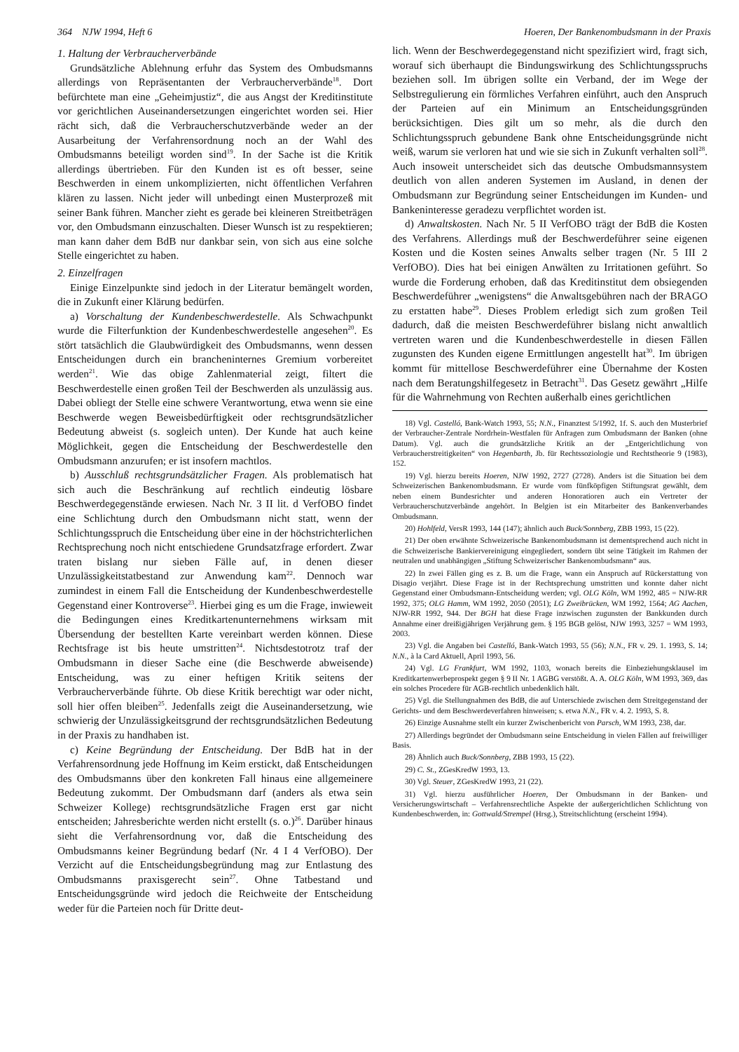364 NJW 1994, Heft 6 Hoeren, Der Bankenombudsmann in der Praxis
1. Haltung der Verbraucherverbände
Grundsätzliche Ablehnung erfuhr das System des Ombudsmanns allerdings von Repräsentanten der Verbraucherverbände<sup>18</sup>. Dort befürchtete man eine „Geheimjustiz“, die aus Angst der Kreditinstitute vor gerichtlichen Auseinandersetzungen eingerichtet worden sei. Hier rächt sich, daß die Verbraucherschutzverbände weder an der Ausarbeitung der Verfahrensordnung noch an der Wahl des Ombudsmanns beteiligt worden sind<sup>19</sup>. In der Sache ist die Kritik allerdings übertrieben. Für den Kunden ist es oft besser, seine Beschwerden in einem unkomplizierten, nicht öffentlichen Verfahren klären zu lassen. Nicht jeder will unbedingt einen Musterprozeß mit seiner Bank führen. Mancher zieht es gerade bei kleineren Streitbeträgen vor, den Ombudsmann einzuschalten. Dieser Wunsch ist zu respektieren; man kann daher dem BdB nur dankbar sein, von sich aus eine solche Stelle eingerichtet zu haben.
2. Einzelfragen
Einige Einzelpunkte sind jedoch in der Literatur bemängelt worden, die in Zukunft einer Klärung bedürfen.
a) Vorschaltung der Kundenbeschwerdestelle. Als Schwachpunkt wurde die Filterfunktion der Kundenbeschwerdestelle angesehen<sup>20</sup>. Es stört tatsächlich die Glaubwürdigkeit des Ombudsmanns, wenn dessen Entscheidungen durch ein brancheninternes Gremium vorbereitet werden<sup>21</sup>. Wie das obige Zahlenmaterial zeigt, filtert die Beschwerdestelle einen großen Teil der Beschwerden als unzulässig aus. Dabei obliegt der Stelle eine schwere Verantwortung, etwa wenn sie eine Beschwerde wegen Beweisbedürftigkeit oder rechtsgrundsätzlicher Bedeutung abweist (s. sogleich unten). Der Kunde hat auch keine Möglichkeit, gegen die Entscheidung der Beschwerdestelle den Ombudsmann anzurufen; er ist insofern machtlos.
b) Ausschluß rechtsgrundsätzlicher Fragen. Als problematisch hat sich auch die Beschränkung auf rechtlich eindeutig lösbare Beschwerdegegenstände erwiesen. Nach Nr. 3 II lit. d VerfOBO findet eine Schlichtung durch den Ombudsmann nicht statt, wenn der Schlichtungsspruch die Entscheidung über eine in der höchstrichterlichen Rechtsprechung noch nicht entschiedene Grundsatzfrage erfordert. Zwar traten bislang nur sieben Fälle auf, in denen dieser Unzulässigkeitstatbestand zur Anwendung kam<sup>22</sup>. Dennoch war zumindest in einem Fall die Entscheidung der Kundenbeschwerdestelle Gegenstand einer Kontroverse<sup>23</sup>. Hierbei ging es um die Frage, inwieweit die Bedingungen eines Kreditkartenunternehmens wirksam mit Übersendung der bestellten Karte vereinbart werden können. Diese Rechtsfrage ist bis heute umstritten<sup>24</sup>. Nichtsdestotrotz traf der Ombudsmann in dieser Sache eine (die Beschwerde abweisende) Entscheidung, was zu einer heftigen Kritik seitens der Verbraucherverbände führte. Ob diese Kritik berechtigt war oder nicht, soll hier offen bleiben<sup>25</sup>. Jedenfalls zeigt die Auseinandersetzung, wie schwierig der Unzulässigkeitsgrund der rechtsgrundsätzlichen Bedeutung in der Praxis zu handhaben ist.
c) Keine Begründung der Entscheidung. Der BdB hat in der Verfahrensordnung jede Hoffnung im Keim erstickt, daß Entscheidungen des Ombudsmanns über den konkreten Fall hinaus eine allgemeinere Bedeutung zukommt. Der Ombudsmann darf (anders als etwa sein Schweizer Kollege) rechtsgrundsätzliche Fragen erst gar nicht entscheiden; Jahresberichte werden nicht erstellt (s. o.)<sup>26</sup>. Darüber hinaus sieht die Verfahrensordnung vor, daß die Entscheidung des Ombudsmanns keiner Begründung bedarf (Nr. 4 I 4 VerfOBO). Der Verzicht auf die Entscheidungsbegründung mag zur Entlastung des Ombudsmanns praxisgerecht sein<sup>27</sup>. Ohne Tatbestand und Entscheidungsgründe wird jedoch die Reichweite der Entscheidung weder für die Parteien noch für Dritte deut-
lich. Wenn der Beschwerdegegenstand nicht spezifiziert wird, fragt sich, worauf sich überhaupt die Bindungswirkung des Schlichtungsspruchs beziehen soll. Im übrigen sollte ein Verband, der im Wege der Selbstregulierung ein förmliches Verfahren einführt, auch den Anspruch der Parteien auf ein Minimum an Entscheidungsgründen berücksichtigen. Dies gilt um so mehr, als die durch den Schlichtungsspruch gebundene Bank ohne Entscheidungsgründe nicht weiß, warum sie verloren hat und wie sie sich in Zukunft verhalten soll<sup>28</sup>. Auch insoweit unterscheidet sich das deutsche Ombudsmannsystem deutlich von allen anderen Systemen im Ausland, in denen der Ombudsmann zur Begründung seiner Entscheidungen im Kunden- und Bankeninteresse geradezu verpflichtet worden ist.
d) Anwaltskosten. Nach Nr. 5 II VerfOBO trägt der BdB die Kosten des Verfahrens. Allerdings muß der Beschwerdeführer seine eigenen Kosten und die Kosten seines Anwalts selber tragen (Nr. 5 III 2 VerfOBO). Dies hat bei einigen Anwälten zu Irritationen geführt. So wurde die Forderung erhoben, daß das Kreditinstitut dem obsiegenden Beschwerdeführer „wenigstens“ die Anwaltsgebühren nach der BRAGO zu erstatten habe<sup>29</sup>. Dieses Problem erledigt sich zum großen Teil dadurch, daß die meisten Beschwerdeführer bislang nicht anwaltlich vertreten waren und die Kundenbeschwerdestelle in diesen Fällen zugunsten des Kunden eigene Ermittlungen angestellt hat<sup>30</sup>. Im übrigen kommt für mittellose Beschwerdeführer eine Übernahme der Kosten nach dem Beratungshilfegesetz in Betracht<sup>31</sup>. Das Gesetz gewährt „Hilfe für die Wahrnehmung von Rechten außerhalb eines gerichtlichen
18) Vgl. Castelló, Bank-Watch 1993, 55; N.N., Finanztest 5/1992, 1f. S. auch den Musterbrief der Verbraucher-Zentrale Nordrhein-Westfalen für Anfragen zum Ombudsmann der Banken (ohne Datum). Vgl. auch die grundsätzliche Kritik an der „Entgerichtlichung von Verbraucherstreitigkeiten“ von Hegenbarth, Jb. für Rechtssoziologie und Rechtstheorie 9 (1983), 152.
19) Vgl. hierzu bereits Hoeren, NJW 1992, 2727 (2728). Anders ist die Situation bei dem Schweizerischen Bankenombudsmann. Er wurde vom fünfköpfigen Stiftungsrat gewählt, dem neben einem Bundesrichter und anderen Honoratioren auch ein Vertreter der Verbraucherschutzverbände angehört. In Belgien ist ein Mitarbeiter des Bankenverbandes Ombudsmann.
20) Hohlfeld, VersR 1993, 144 (147); ähnlich auch Buck/Sonnberg, ZBB 1993, 15 (22).
21) Der oben erwähnte Schweizerische Bankenombudsmann ist dementsprechend auch nicht in die Schweizerische Bankiervereinigung eingegliedert, sondern übt seine Tätigkeit im Rahmen der neutralen und unabhängigen „Stiftung Schweizerischer Bankenombudsmann“ aus.
22) In zwei Fällen ging es z. B. um die Frage, wann ein Anspruch auf Rückerstattung von Disagio verjährt. Diese Frage ist in der Rechtsprechung umstritten und konnte daher nicht Gegenstand einer Ombudsmann-Entscheidung werden; vgl. OLG Köln, WM 1992, 485 = NJW-RR 1992, 375; OLG Hamm, WM 1992, 2050 (2051); LG Zweibrücken, WM 1992, 1564; AG Aachen, NJW-RR 1992, 944. Der BGH hat diese Frage inzwischen zugunsten der Bankkunden durch Annahme einer dreißigjährigen Verjährung gem. § 195 BGB gelöst, NJW 1993, 3257 = WM 1993, 2003.
23) Vgl. die Angaben bei Castelló, Bank-Watch 1993, 55 (56); N.N., FR v. 29. 1. 1993, S. 14; N.N., à la Card Aktuell, April 1993, 56.
24) Vgl. LG Frankfurt, WM 1992, 1103, wonach bereits die Einbeziehungsklausel im Kreditkartenwerbeprospekt gegen § 9 II Nr. 1 AGBG verstößt. A. A. OLG Köln, WM 1993, 369, das ein solches Procedere für AGB-rechtlich unbedenklich hält.
25) Vgl. die Stellungnahmen des BdB, die auf Unterschiede zwischen dem Streitgegenstand der Gerichts- und dem Beschwerdeverfahren hinweisen; s. etwa N.N., FR v. 4. 2. 1993, S. 8.
26) Einzige Ausnahme stellt ein kurzer Zwischenbericht von Parsch, WM 1993, 238, dar.
27) Allerdings begründet der Ombudsmann seine Entscheidung in vielen Fällen auf freiwilliger Basis.
28) Ähnlich auch Buck/Sonnberg, ZBB 1993, 15 (22).
29) C. St., ZGesKredW 1993, 13.
30) Vgl. Steuer, ZGesKredW 1993, 21 (22).
31) Vgl. hierzu ausführlicher Hoeren, Der Ombudsmann in der Banken- und Versicherungswirtschaft – Verfahrensrechtliche Aspekte der außergerichtlichen Schlichtung von Kundenbeschwerden, in: Gottwald/Strempel (Hrsg.), Streitschlichtung (erscheint 1994).